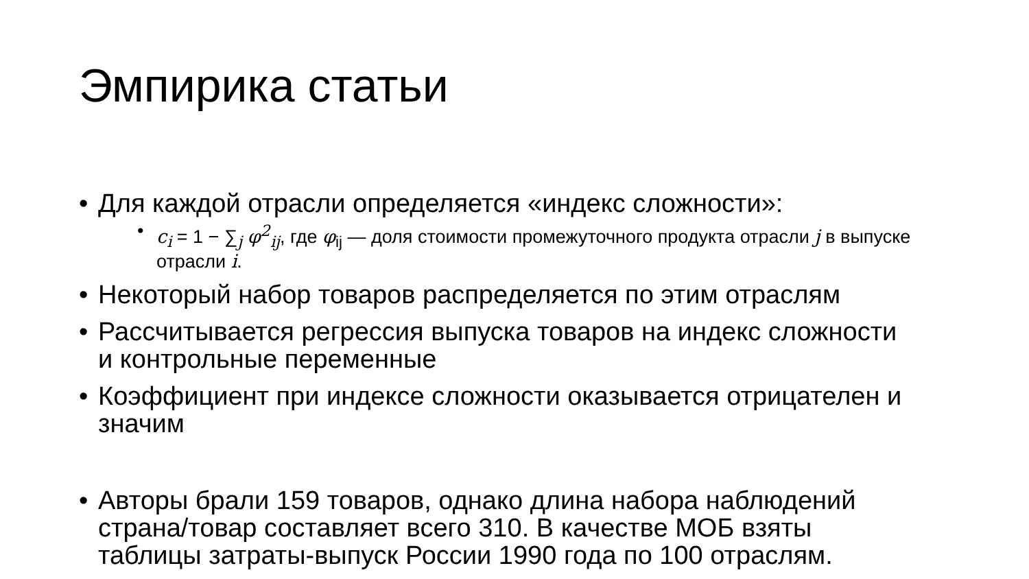Эмпирика статьи
• Для каждой отрасли определяется «индекс сложности»:
• c<sub>i</sub> = 1 − ∑<sub>j</sub> φ<sup>2</sup><sub>ij</sub>, где φ<sub>ij</sub> — доля стоимости промежуточного продукта отрасли j в выпуске отрасли i.
• Некоторый набор товаров распределяется по этим отраслям
• Рассчитывается регрессия выпуска товаров на индекс сложности и контрольные переменные
• Коэффициент при индексе сложности оказывается отрицателен и значим
• Авторы брали 159 товаров, однако длина набора наблюдений страна/товар составляет всего 310. В качестве МОБ взяты таблицы затраты-выпуск России 1990 года по 100 отраслям.